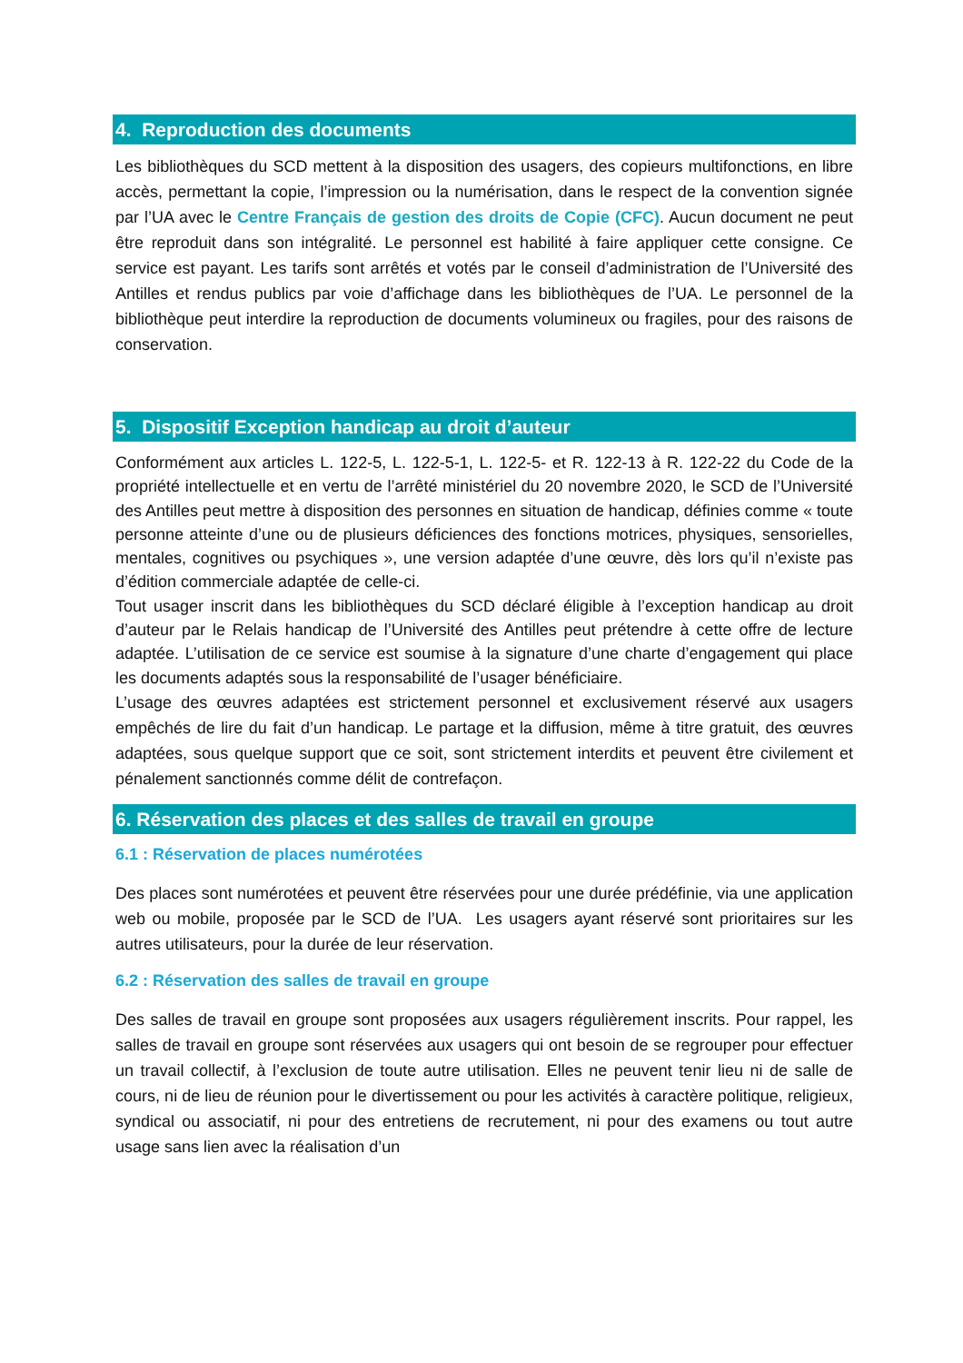4. Reproduction des documents
Les bibliothèques du SCD mettent à la disposition des usagers, des copieurs multifonctions, en libre accès, permettant la copie, l’impression ou la numérisation, dans le respect de la convention signée par l’UA avec le Centre Français de gestion des droits de Copie (CFC). Aucun document ne peut être reproduit dans son intégralité. Le personnel est habilité à faire appliquer cette consigne. Ce service est payant. Les tarifs sont arrêtés et votés par le conseil d’administration de l’Université des Antilles et rendus publics par voie d’affichage dans les bibliothèques de l’UA. Le personnel de la bibliothèque peut interdire la reproduction de documents volumineux ou fragiles, pour des raisons de conservation.
5. Dispositif Exception handicap au droit d’auteur
Conformément aux articles L. 122-5, L. 122-5-1, L. 122-5- et R. 122-13 à R. 122-22 du Code de la propriété intellectuelle et en vertu de l’arrêté ministériel du 20 novembre 2020, le SCD de l’Université des Antilles peut mettre à disposition des personnes en situation de handicap, définies comme « toute personne atteinte d’une ou de plusieurs déficiences des fonctions motrices, physiques, sensorielles, mentales, cognitives ou psychiques », une version adaptée d’une œuvre, dès lors qu’il n’existe pas d’édition commerciale adaptée de celle-ci.
Tout usager inscrit dans les bibliothèques du SCD déclaré éligible à l’exception handicap au droit d’auteur par le Relais handicap de l’Université des Antilles peut prétendre à cette offre de lecture adaptée. L’utilisation de ce service est soumise à la signature d’une charte d’engagement qui place les documents adaptés sous la responsabilité de l’usager bénéficiaire.
L’usage des œuvres adaptées est strictement personnel et exclusivement réservé aux usagers empêchés de lire du fait d’un handicap. Le partage et la diffusion, même à titre gratuit, des œuvres adaptées, sous quelque support que ce soit, sont strictement interdits et peuvent être civilement et pénalement sanctionnés comme délit de contrefaçon.
6. Réservation des places et des salles de travail en groupe
6.1 : Réservation de places numérotées
Des places sont numérotées et peuvent être réservées pour une durée prédéfinie, via une application web ou mobile, proposée par le SCD de l’UA. Les usagers ayant réservé sont prioritaires sur les autres utilisateurs, pour la durée de leur réservation.
6.2 : Réservation des salles de travail en groupe
Des salles de travail en groupe sont proposées aux usagers régulièrement inscrits. Pour rappel, les salles de travail en groupe sont réservées aux usagers qui ont besoin de se regrouper pour effectuer un travail collectif, à l’exclusion de toute autre utilisation. Elles ne peuvent tenir lieu ni de salle de cours, ni de lieu de réunion pour le divertissement ou pour les activités à caractère politique, religieux, syndical ou associatif, ni pour des entretiens de recrutement, ni pour des examens ou tout autre usage sans lien avec la réalisation d’un